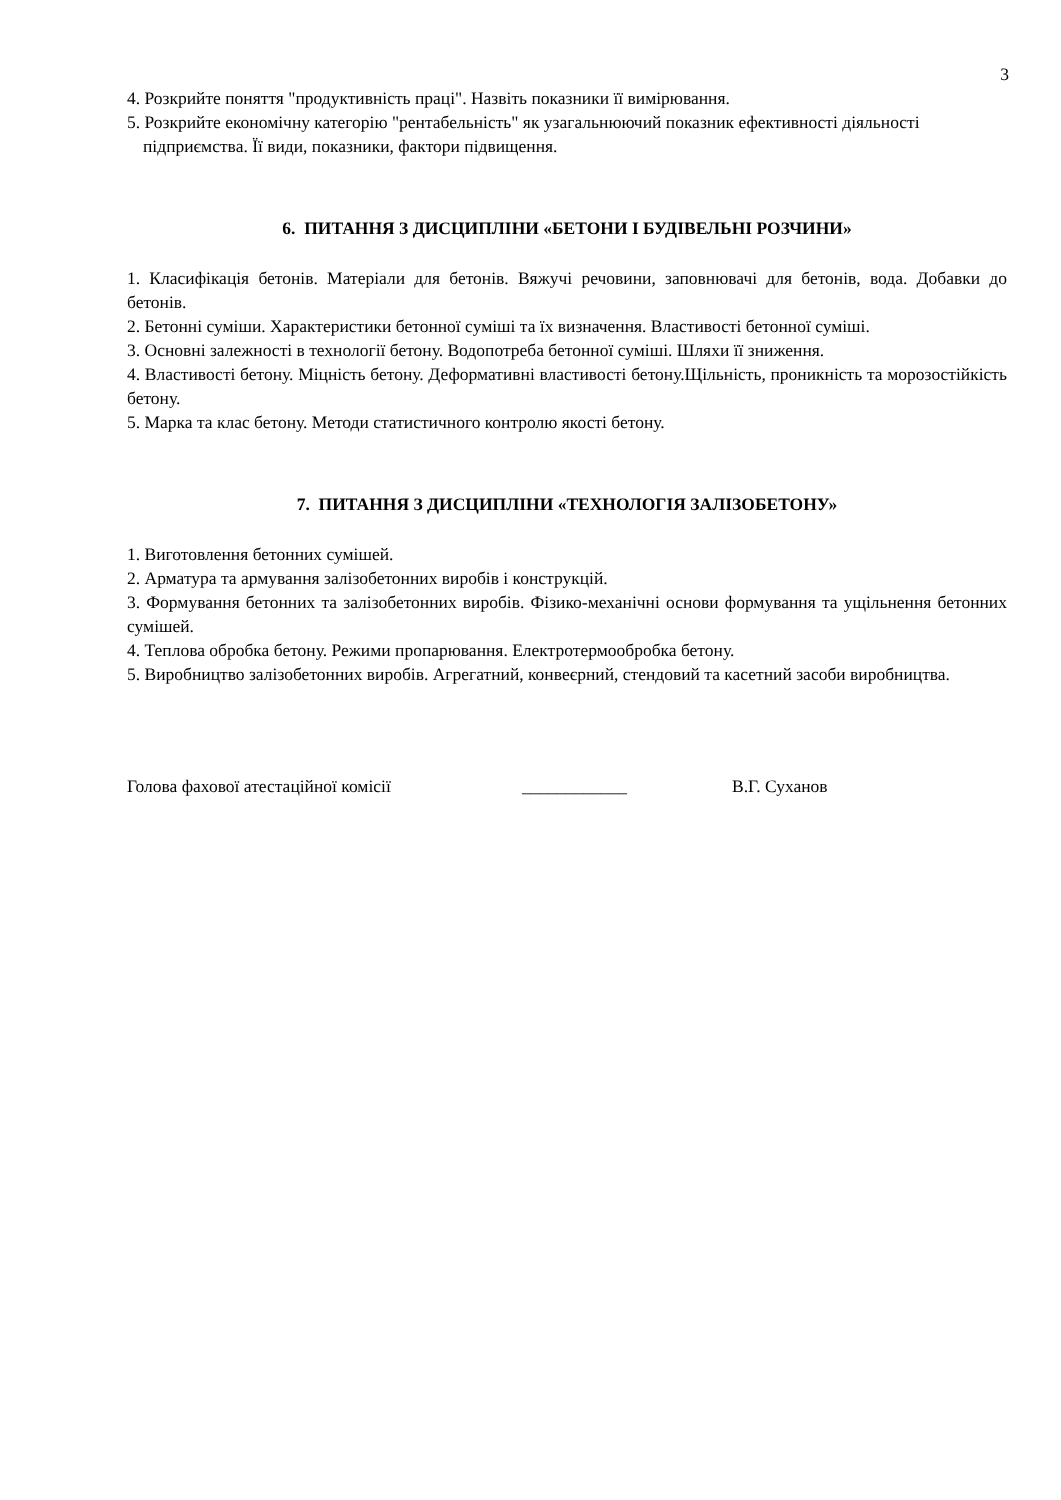3
4. Розкрийте поняття "продуктивність праці". Назвіть показники її вимірювання.
5. Розкрийте економічну категорію "рентабельність" як узагальнюючий показник ефективності діяльності підприємства. Її види, показники, фактори підвищення.
6. ПИТАННЯ З ДИСЦИПЛІНИ «БЕТОНИ І БУДІВЕЛЬНІ РОЗЧИНИ»
1. Класифікація бетонів. Матеріали для бетонів. Вяжучі речовини, заповнювачі для бетонів, вода. Добавки до бетонів.
2. Бетонні суміши. Характеристики бетонної суміші та їх визначення. Властивості бетонної суміші.
3. Основні залежності в технології бетону. Водопотреба бетонної суміші. Шляхи її зниження.
4. Властивості бетону. Міцність бетону. Деформативні властивості бетону.Щільність, проникність та морозостійкість бетону.
5. Марка та клас бетону. Методи статистичного контролю якості бетону.
7. ПИТАННЯ З ДИСЦИПЛІНИ «ТЕХНОЛОГІЯ ЗАЛІЗОБЕТОНУ»
1. Виготовлення бетонних сумішей.
2. Арматура та армування залізобетонних виробів і конструкцій.
3. Формування бетонних та залізобетонних виробів. Фізико-механічні основи формування та ущільнення бетонних сумішей.
4. Теплова обробка бетону. Режими пропарювання. Електротермообробка бетону.
5. Виробництво залізобетонних виробів. Агрегатний, конвеєрний, стендовий та касетний засоби виробництва.
Голова фахової атестаційної комісії ____________ В.Г. Суханов